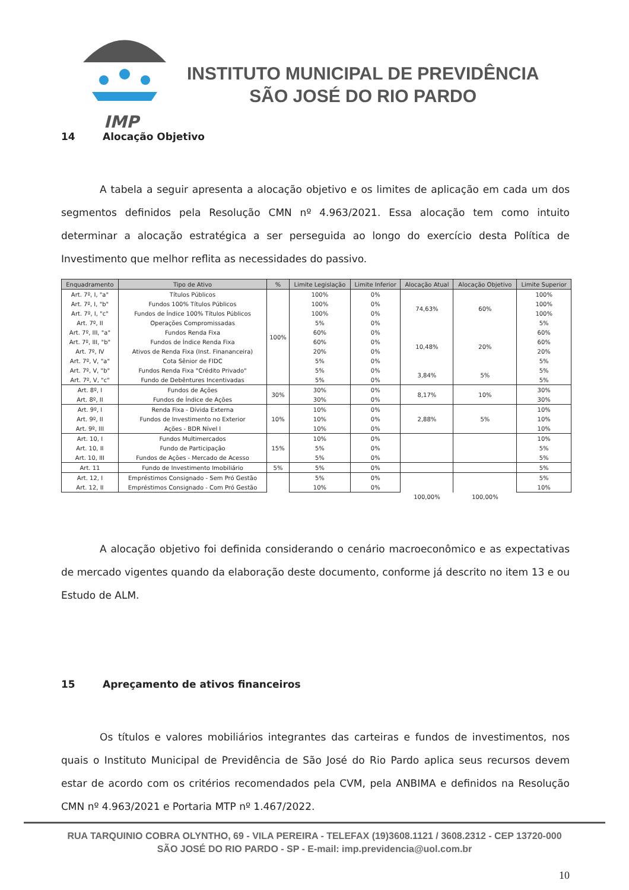IMP
INSTITUTO MUNICIPAL DE PREVIDÊNCIA
SÃO JOSÉ DO RIO PARDO
14 Alocação Objetivo
A tabela a seguir apresenta a alocação objetivo e os limites de aplicação em cada um dos segmentos definidos pela Resolução CMN nº 4.963/2021. Essa alocação tem como intuito determinar a alocação estratégica a ser perseguida ao longo do exercício desta Política de Investimento que melhor reflita as necessidades do passivo.
| Enquadramento | Tipo de Ativo | % | Limite Legislação | Limite Inferior | Alocação Atual | Alocação Objetivo | Limite Superior |
| --- | --- | --- | --- | --- | --- | --- | --- |
| Art. 7º, I, "a" | Títulos Públicos | 100% | 100% | 0% | 74,63% | 60% | 100% |
| Art. 7º, I, "b" | Fundos 100% Títulos Públicos | | 100% | 0% | | | 100% |
| Art. 7º, I, "c" | Fundos de Índice 100% Títulos Públicos | | 100% | 0% | | | 100% |
| Art. 7º, II | Operações Compromissadas | | 5% | 0% | | | 5% |
| Art. 7º, III, "a" | Fundos Renda Fixa | | 60% | 0% | 10,48% | 20% | 60% |
| Art. 7º, III, "b" | Fundos de Índice Renda Fixa | | 60% | 0% | | | 60% |
| Art. 7º, IV | Ativos de Renda Fixa (Inst. Finananceira) | | 20% | 0% | | | 20% |
| Art. 7º, V, "a" | Cota Sênior de FIDC | | 5% | 0% | | | 5% |
| Art. 7º, V, "b" | Fundos Renda Fixa "Crédito Privado" | | 5% | 0% | 3,84% | 5% | 5% |
| Art. 7º, V, "c" | Fundo de Debêntures Incentivadas | | 5% | 0% | | | 5% |
| Art. 8º, I | Fundos de Ações | 30% | 30% | 0% | 8,17% | 10% | 30% |
| Art. 8º, II | Fundos de Índice de Ações | | 30% | 0% | | | 30% |
| Art. 9º, I | Renda Fixa - Dívida Externa | 10% | 10% | 0% | 2,88% | 5% | 10% |
| Art. 9º, II | Fundos de Investimento no Exterior | | 10% | 0% | | | 10% |
| Art. 9º, III | Ações - BDR Nível I | | 10% | 0% | | | 10% |
| Art. 10, I | Fundos Multimercados | 15% | 10% | 0% | | | 10% |
| Art. 10, II | Fundo de Participação | | 5% | 0% | | | 5% |
| Art. 10, III | Fundos de Ações - Mercado de Acesso | | 5% | 0% | | | 5% |
| Art. 11 | Fundo de Investimento Imobiliário | 5% | 5% | 0% | | | 5% |
| Art. 12, I | Empréstimos Consignado - Sem Pró Gestão | | 5% | 0% | | | 5% |
| Art. 12, II | Empréstimos Consignado - Com Pró Gestão | | 10% | 0% | | | 10% |
| | | | | | 100,00% | 100,00% | |
A alocação objetivo foi definida considerando o cenário macroeconômico e as expectativas de mercado vigentes quando da elaboração deste documento, conforme já descrito no item 13 e ou Estudo de ALM.
15 Apreçamento de ativos financeiros
Os títulos e valores mobiliários integrantes das carteiras e fundos de investimentos, nos quais o Instituto Municipal de Previdência de São José do Rio Pardo aplica seus recursos devem estar de acordo com os critérios recomendados pela CVM, pela ANBIMA e definidos na Resolução CMN nº 4.963/2021 e Portaria MTP nº 1.467/2022.
RUA TARQUINIO COBRA OLYNTHO, 69 - VILA PEREIRA - TELEFAX (19)3608.1121 / 3608.2312 - CEP 13720-000
SÃO JOSÉ DO RIO PARDO - SP - E-mail: imp.previdencia@uol.com.br
10